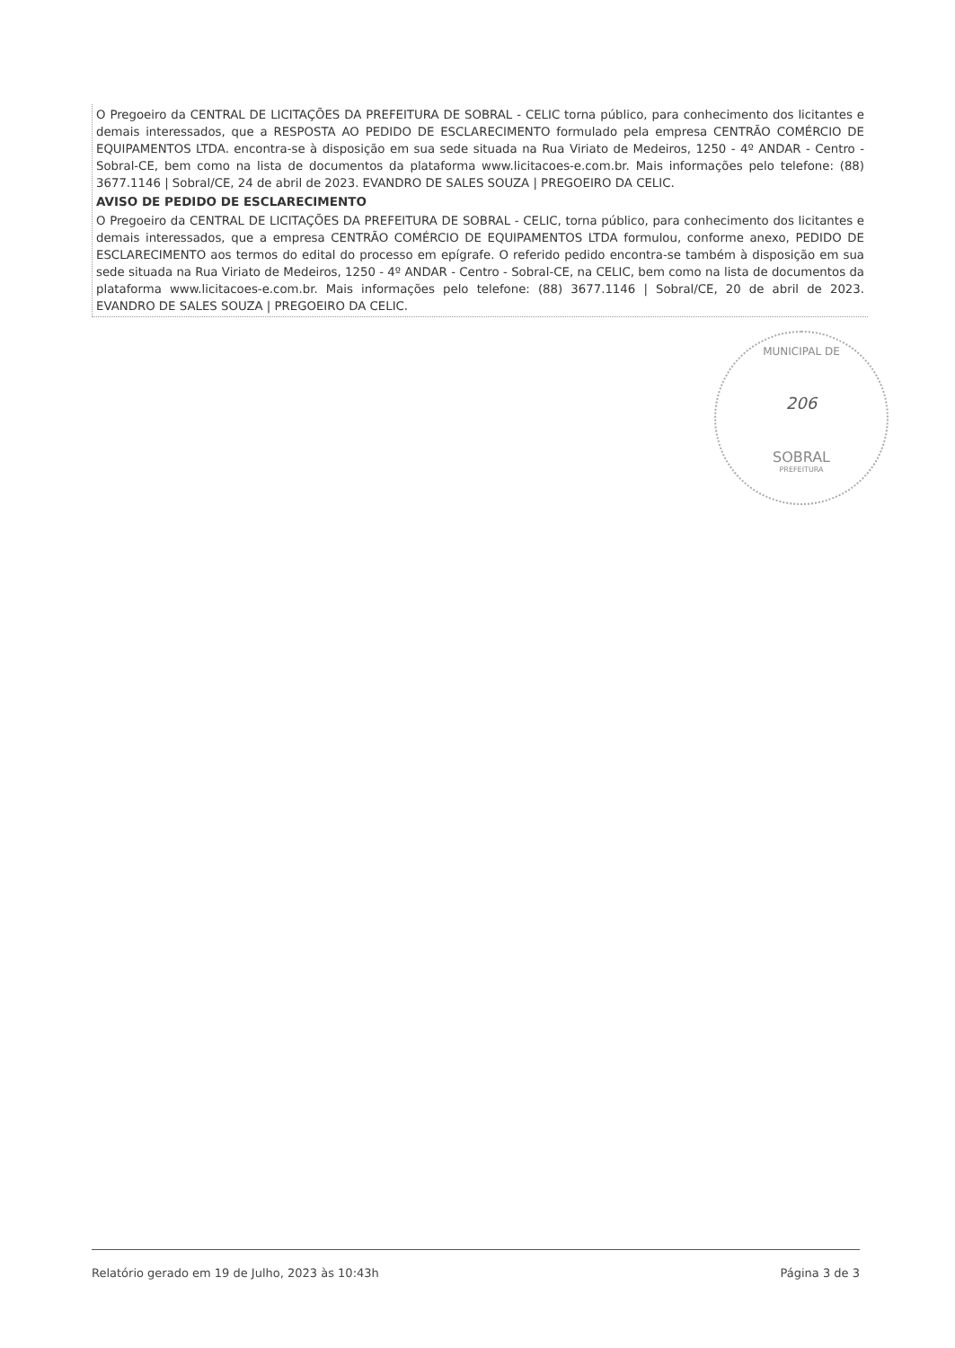O Pregoeiro da CENTRAL DE LICITAÇÕES DA PREFEITURA DE SOBRAL - CELIC torna público, para conhecimento dos licitantes e demais interessados, que a RESPOSTA AO PEDIDO DE ESCLARECIMENTO formulado pela empresa CENTRÃO COMÉRCIO DE EQUIPAMENTOS LTDA. encontra-se à disposição em sua sede situada na Rua Viriato de Medeiros, 1250 - 4º ANDAR - Centro - Sobral-CE, bem como na lista de documentos da plataforma www.licitacoes-e.com.br. Mais informações pelo telefone: (88) 3677.1146 | Sobral/CE, 24 de abril de 2023. EVANDRO DE SALES SOUZA | PREGOEIRO DA CELIC.
AVISO DE PEDIDO DE ESCLARECIMENTO
O Pregoeiro da CENTRAL DE LICITAÇÕES DA PREFEITURA DE SOBRAL - CELIC, torna público, para conhecimento dos licitantes e demais interessados, que a empresa CENTRÃO COMÉRCIO DE EQUIPAMENTOS LTDA formulou, conforme anexo, PEDIDO DE ESCLARECIMENTO aos termos do edital do processo em epígrafe. O referido pedido encontra-se também à disposição em sua sede situada na Rua Viriato de Medeiros, 1250 - 4º ANDAR - Centro - Sobral-CE, na CELIC, bem como na lista de documentos da plataforma www.licitacoes-e.com.br. Mais informações pelo telefone: (88) 3677.1146 | Sobral/CE, 20 de abril de 2023. EVANDRO DE SALES SOUZA | PREGOEIRO DA CELIC.
MUNICIPAL DE
206
SOBRAL
PREFEITURA
Relatório gerado em 19 de Julho, 2023 às 10:43h Página 3 de 3